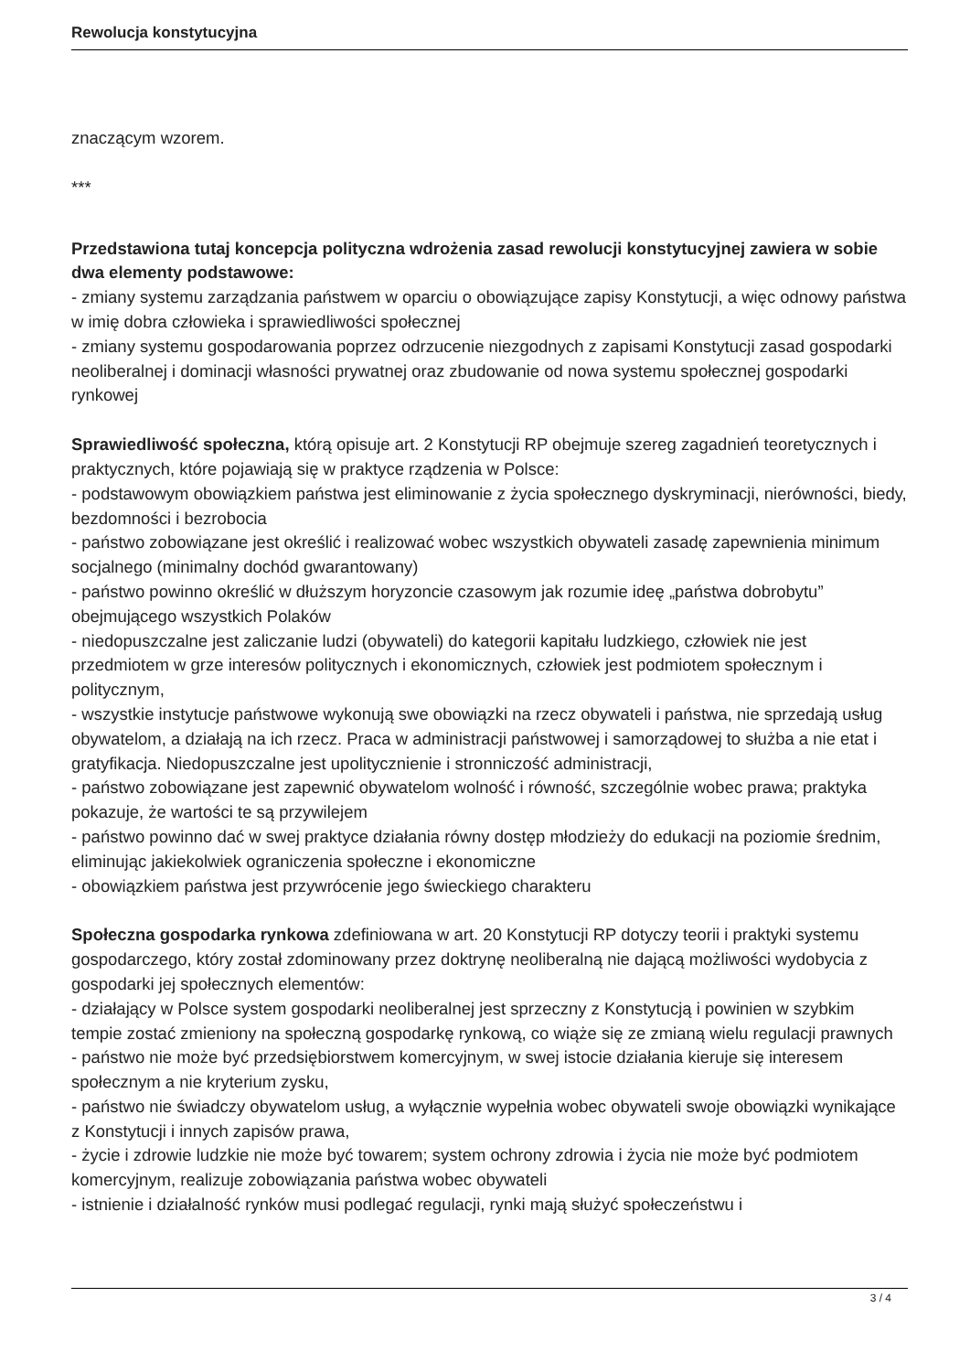Rewolucja konstytucyjna
znaczącym wzorem.
***
Przedstawiona tutaj koncepcja polityczna wdrożenia zasad rewolucji konstytucyjnej zawiera w sobie dwa elementy podstawowe:
- zmiany systemu zarządzania państwem w oparciu o obowiązujące zapisy Konstytucji, a więc odnowy państwa w imię dobra człowieka i sprawiedliwości społecznej
- zmiany systemu gospodarowania poprzez odrzucenie niezgodnych z zapisami Konstytucji zasad gospodarki neoliberalnej i dominacji własności prywatnej oraz zbudowanie od nowa systemu społecznej gospodarki rynkowej
Sprawiedliwość społeczna, którą opisuje art. 2 Konstytucji RP obejmuje szereg zagadnień teoretycznych i praktycznych, które pojawiają się w praktyce rządzenia w Polsce:
- podstawowym obowiązkiem państwa jest eliminowanie z życia społecznego dyskryminacji, nierówności, biedy, bezdomności i bezrobocia
- państwo zobowiązane jest określić i realizować wobec wszystkich obywateli zasadę zapewnienia minimum socjalnego (minimalny dochód gwarantowany)
- państwo powinno określić w dłuższym horyzoncie czasowym jak rozumie ideę „państwa dobrobytu” obejmującego wszystkich Polaków
- niedopuszczalne jest zaliczanie ludzi (obywateli) do kategorii kapitału ludzkiego, człowiek nie jest przedmiotem w grze interesów politycznych i ekonomicznych, człowiek jest podmiotem społecznym i politycznym,
- wszystkie instytucje państwowe wykonują swe obowiązki na rzecz obywateli i państwa, nie sprzedają usług obywatelom, a działają na ich rzecz. Praca w administracji państwowej i samorządowej to służba a nie etat i gratyfikacja. Niedopuszczalne jest upolitycznienie i stronniczość administracji,
- państwo zobowiązane jest zapewnić obywatelom wolność i równość, szczególnie wobec prawa; praktyka pokazuje, że wartości te są przywilejem
- państwo powinno dać w swej praktyce działania równy dostęp młodzieży do edukacji na poziomie średnim, eliminując jakiekolwiek ograniczenia społeczne i ekonomiczne
- obowiązkiem państwa jest przywrócenie jego świeckiego charakteru
Społeczna gospodarka rynkowa zdefiniowana w art. 20 Konstytucji RP dotyczy teorii i praktyki systemu gospodarczego, który został zdominowany przez doktrynę neoliberalną nie dającą możliwości wydobycia z gospodarki jej społecznych elementów:
- działający w Polsce system gospodarki neoliberalnej jest sprzeczny z Konstytucją i powinien w szybkim tempie zostać zmieniony na społeczną gospodarkę rynkową, co wiąże się ze zmianą wielu regulacji prawnych
- państwo nie może być przedsiębiorstwem komercyjnym, w swej istocie działania kieruje się interesem społecznym a nie kryterium zysku,
- państwo nie świadczy obywatelom usług, a wyłącznie wypełnia wobec obywateli swoje obowiązki wynikające z Konstytucji i innych zapisów prawa,
- życie i zdrowie ludzkie nie może być towarem; system ochrony zdrowia i życia nie może być podmiotem komercyjnym, realizuje zobowiązania państwa wobec obywateli
- istnienie i działalność rynków musi podlegać regulacji, rynki mają służyć społeczeństwu i
3 / 4